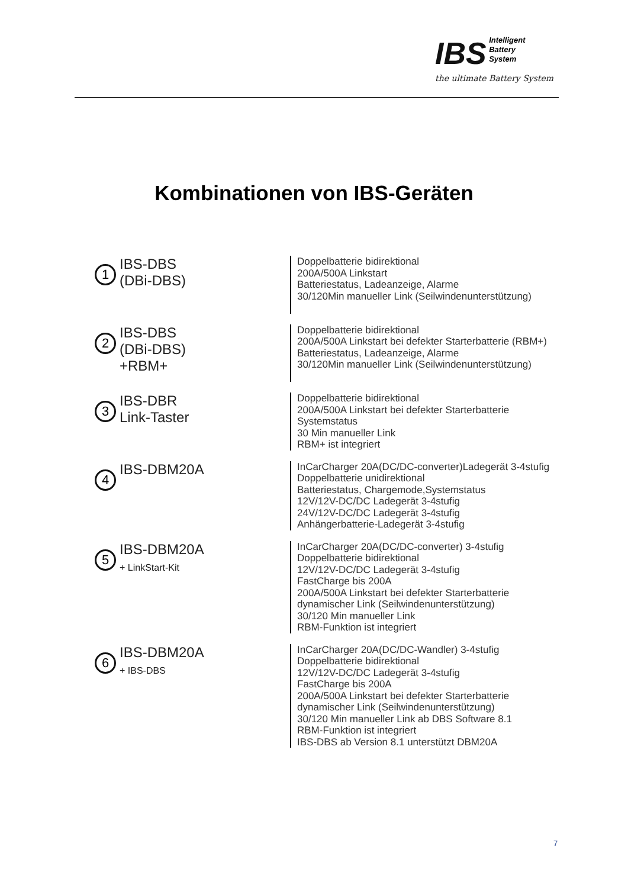IBS Intelligent
Battery
System
the ultimate Battery System
Kombinationen von IBS-Geräten
1
IBS-DBS
(DBi-DBS)
Doppelbatterie bidirektional
200A/500A Linkstart
Batteriestatus, Ladeanzeige, Alarme
30/120Min manueller Link (Seilwindenunterstützung)
2
IBS-DBS
(DBi-DBS)
+RBM+
Doppelbatterie bidirektional
200A/500A Linkstart bei defekter Starterbatterie (RBM+)
Batteriestatus, Ladeanzeige, Alarme
30/120Min manueller Link (Seilwindenunterstützung)
3
IBS-DBR
Link-Taster
Doppelbatterie bidirektional
200A/500A Linkstart bei defekter Starterbatterie
Systemstatus
30 Min manueller Link
RBM+ ist integriert
4
IBS-DBM20A
InCarCharger 20A(DC/DC-converter)Ladegerät 3-4stufig
Doppelbatterie unidirektional
Batteriestatus, Chargemode,Systemstatus
12V/12V-DC/DC Ladegerät 3-4stufig
24V/12V-DC/DC Ladegerät 3-4stufig
Anhängerbatterie-Ladegerät 3-4stufig
5
IBS-DBM20A
+ LinkStart-Kit
InCarCharger 20A(DC/DC-converter) 3-4stufig
Doppelbatterie bidirektional
12V/12V-DC/DC Ladegerät 3-4stufig
FastCharge bis 200A
200A/500A Linkstart bei defekter Starterbatterie
dynamischer Link (Seilwindenunterstützung)
30/120 Min manueller Link
RBM-Funktion ist integriert
6
IBS-DBM20A
+ IBS-DBS
InCarCharger 20A(DC/DC-Wandler) 3-4stufig
Doppelbatterie bidirektional
12V/12V-DC/DC Ladegerät 3-4stufig
FastCharge bis 200A
200A/500A Linkstart bei defekter Starterbatterie
dynamischer Link (Seilwindenunterstützung)
30/120 Min manueller Link ab DBS Software 8.1
RBM-Funktion ist integriert
IBS-DBS ab Version 8.1 unterstützt DBM20A
7